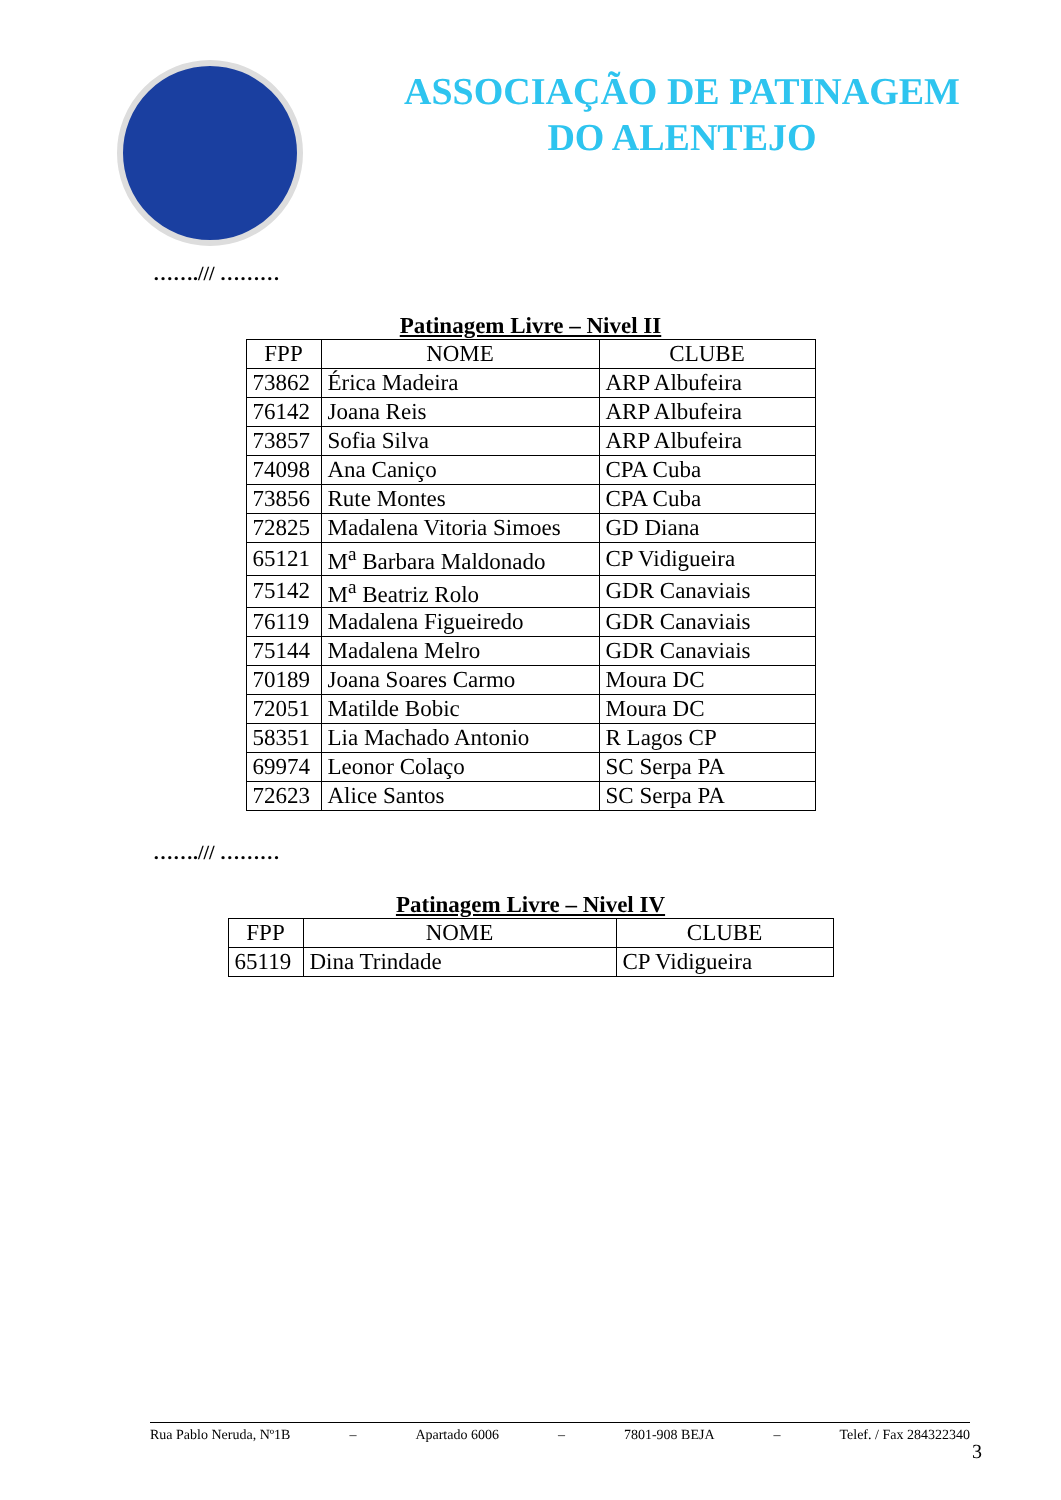ASSOCIAÇÃO DE PATINAGEM
DO ALENTEJO
……./// ………
Patinagem Livre – Nivel II
| FPP | NOME | CLUBE |
| --- | --- | --- |
| 73862 | Érica Madeira | ARP Albufeira |
| 76142 | Joana Reis | ARP Albufeira |
| 73857 | Sofia Silva | ARP Albufeira |
| 74098 | Ana Caniço | CPA Cuba |
| 73856 | Rute Montes | CPA Cuba |
| 72825 | Madalena Vitoria Simoes | GD Diana |
| 65121 | M<sup>a</sup> Barbara Maldonado | CP Vidigueira |
| 75142 | M<sup>a</sup> Beatriz Rolo | GDR Canaviais |
| 76119 | Madalena Figueiredo | GDR Canaviais |
| 75144 | Madalena Melro | GDR Canaviais |
| 70189 | Joana Soares Carmo | Moura DC |
| 72051 | Matilde Bobic | Moura DC |
| 58351 | Lia Machado Antonio | R Lagos CP |
| 69974 | Leonor Colaço | SC Serpa PA |
| 72623 | Alice Santos | SC Serpa PA |
……./// ………
Patinagem Livre – Nivel IV
| FPP | NOME | CLUBE |
| --- | --- | --- |
| 65119 | Dina Trindade | CP Vidigueira |
Rua Pablo Neruda, Nº1B – Apartado 6006 – 7801-908 BEJA – Telef. / Fax 284322340
3